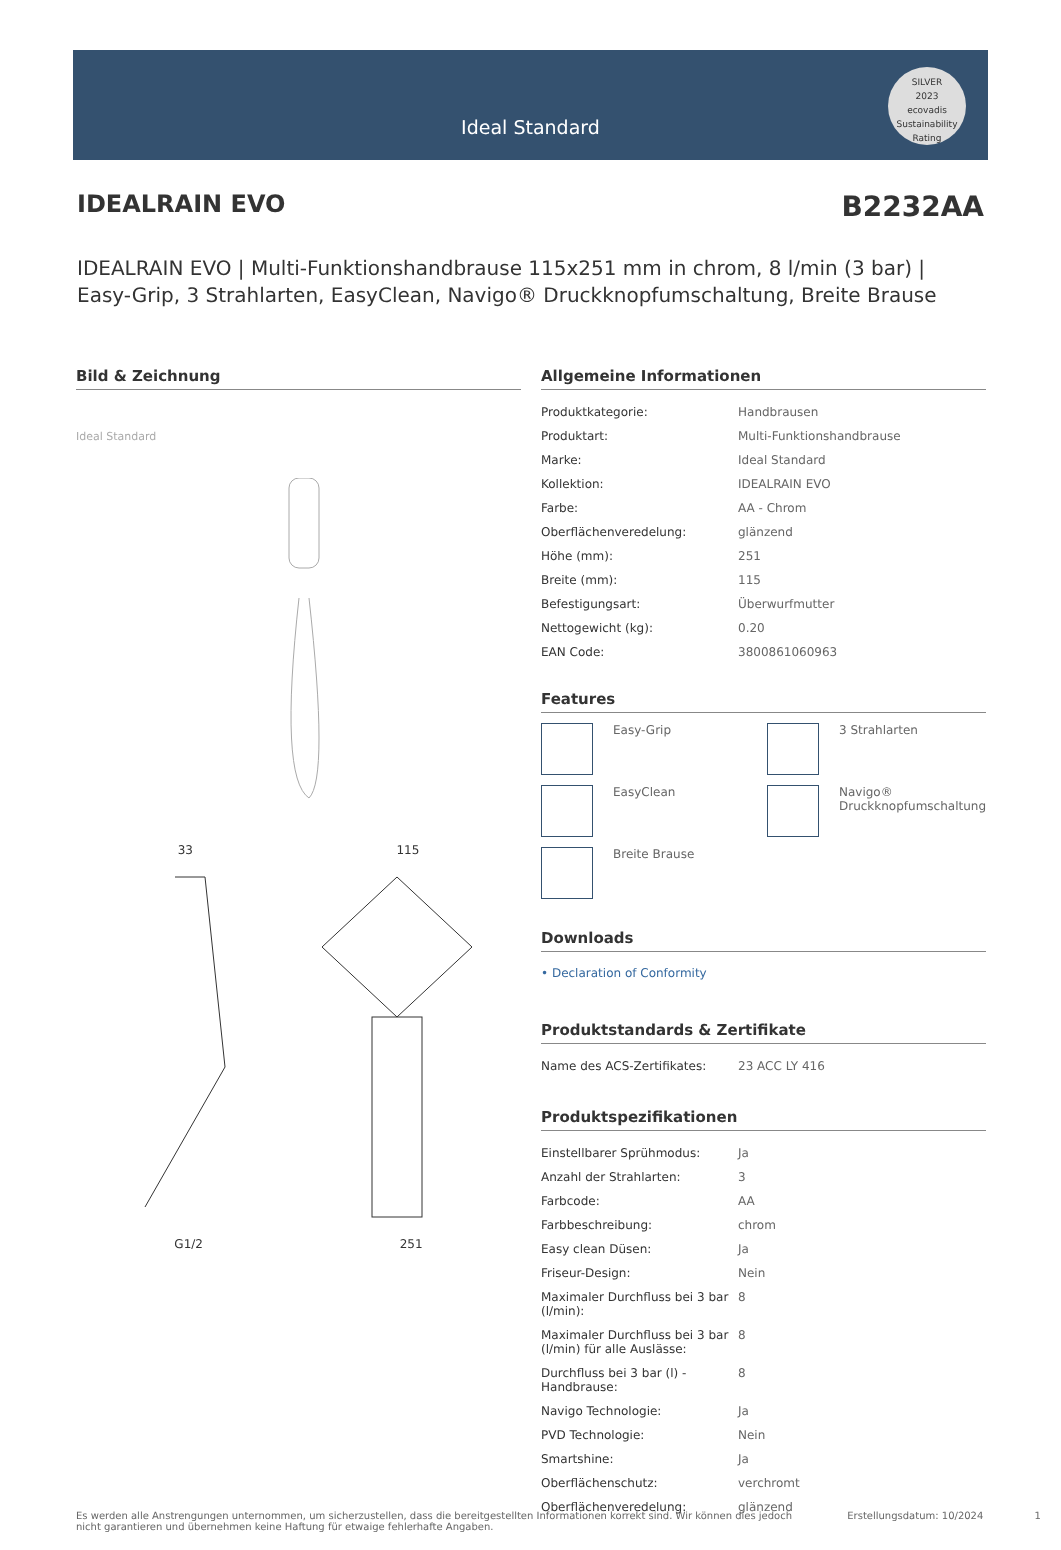Ideal Standard
SILVER
2023
ecovadis
Sustainability Rating
IDEALRAIN EVO B2232AA
IDEALRAIN EVO | Multi-Funktionshandbrause 115x251 mm in chrom, 8 l/min (3 bar) | Easy-Grip, 3 Strahlarten, EasyClean, Navigo® Druckknopfumschaltung, Breite Brause
Bild & Zeichnung
Ideal Standard
33 115
G1/2 251
Allgemeine Informationen
| Produktkategorie: | Handbrausen |
| Produktart: | Multi-Funktionshandbrause |
| Marke: | Ideal Standard |
| Kollektion: | IDEALRAIN EVO |
| Farbe: | AA - Chrom |
| Oberflächenveredelung: | glänzend |
| Höhe (mm): | 251 |
| Breite (mm): | 115 |
| Befestigungsart: | Überwurfmutter |
| Nettogewicht (kg): | 0.20 |
| EAN Code: | 3800861060963 |
Features
Easy-Grip
3 Strahlarten
EasyClean
Navigo® Druckknopfumschaltung
Breite Brause
Downloads
• Declaration of Conformity
Produktstandards & Zertifikate
| Name des ACS-Zertifikates: | 23 ACC LY 416 |
Produktspezifikationen
| Einstellbarer Sprühmodus: | Ja |
| Anzahl der Strahlarten: | 3 |
| Farbcode: | AA |
| Farbbeschreibung: | chrom |
| Easy clean Düsen: | Ja |
| Friseur-Design: | Nein |
| Maximaler Durchfluss bei 3 bar (l/min): | 8 |
| Maximaler Durchfluss bei 3 bar (l/min) für alle Auslässe: | 8 |
| Durchfluss bei 3 bar (l) - Handbrause: | 8 |
| Navigo Technologie: | Ja |
| PVD Technologie: | Nein |
| Smartshine: | Ja |
| Oberflächenschutz: | verchromt |
| Oberflächenveredelung: | glänzend |
Es werden alle Anstrengungen unternommen, um sicherzustellen, dass die bereitgestellten Informationen korrekt sind. Wir können dies jedoch nicht garantieren und übernehmen keine Haftung für etwaige fehlerhafte Angaben. Erstellungsdatum: 10/2024 1